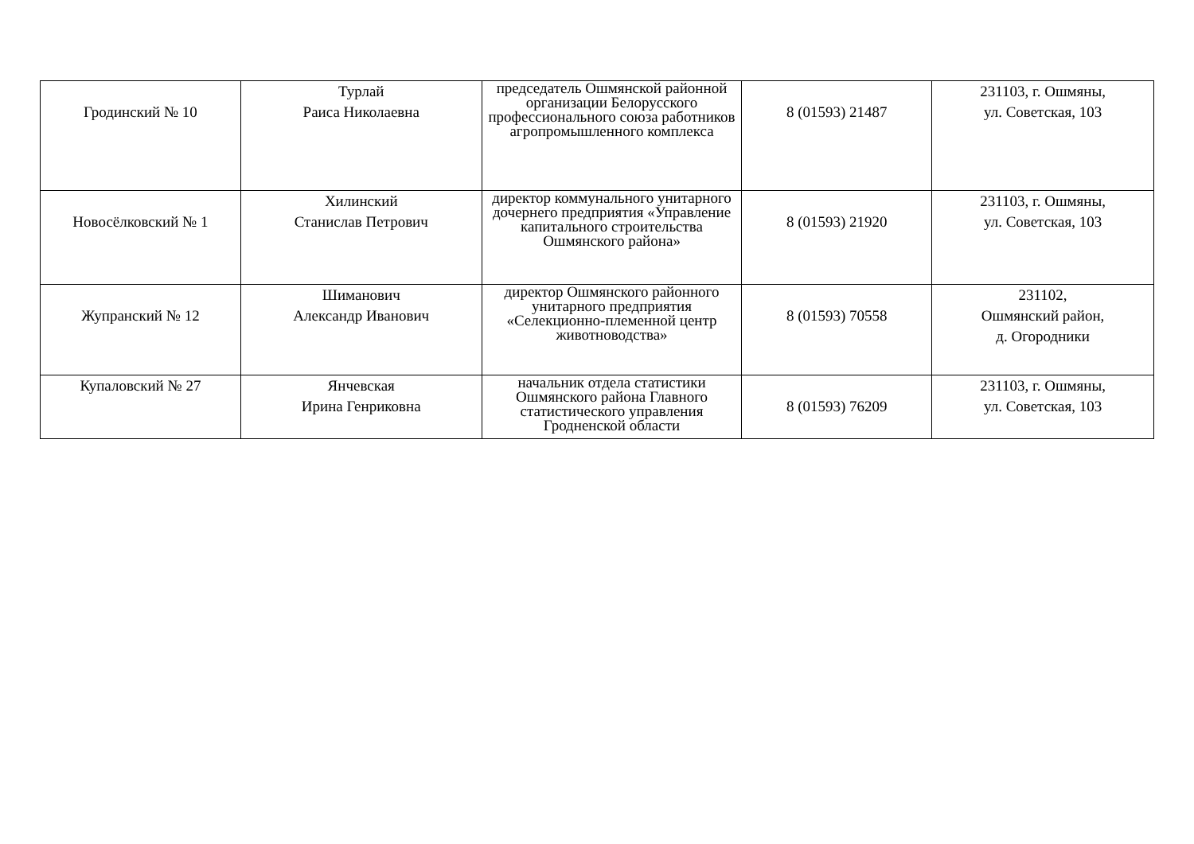| Гродинский № 10 | Турлай Раиса Николаевна | председатель Ошмянской районной организации Белорусского профессионального союза работников агропромышленного комплекса | 8 (01593) 21487 | 231103, г. Ошмяны, ул. Советская, 103 |
| Новосёлковский № 1 | Хилинский Станислав Петрович | директор коммунального унитарного дочернего предприятия «Управление капитального строительства Ошмянского района» | 8 (01593) 21920 | 231103, г. Ошмяны, ул. Советская, 103 |
| Жупранский № 12 | Шиманович Александр Иванович | директор Ошмянского районного унитарного предприятия «Селекционно-племенной центр животноводства» | 8 (01593) 70558 | 231102, Ошмянский район, д. Огородники |
| Купаловский № 27 | Янчевская Ирина Генриковна | начальник отдела статистики Ошмянского района Главного статистического управления Гродненской области | 8 (01593) 76209 | 231103, г. Ошмяны, ул. Советская, 103 |